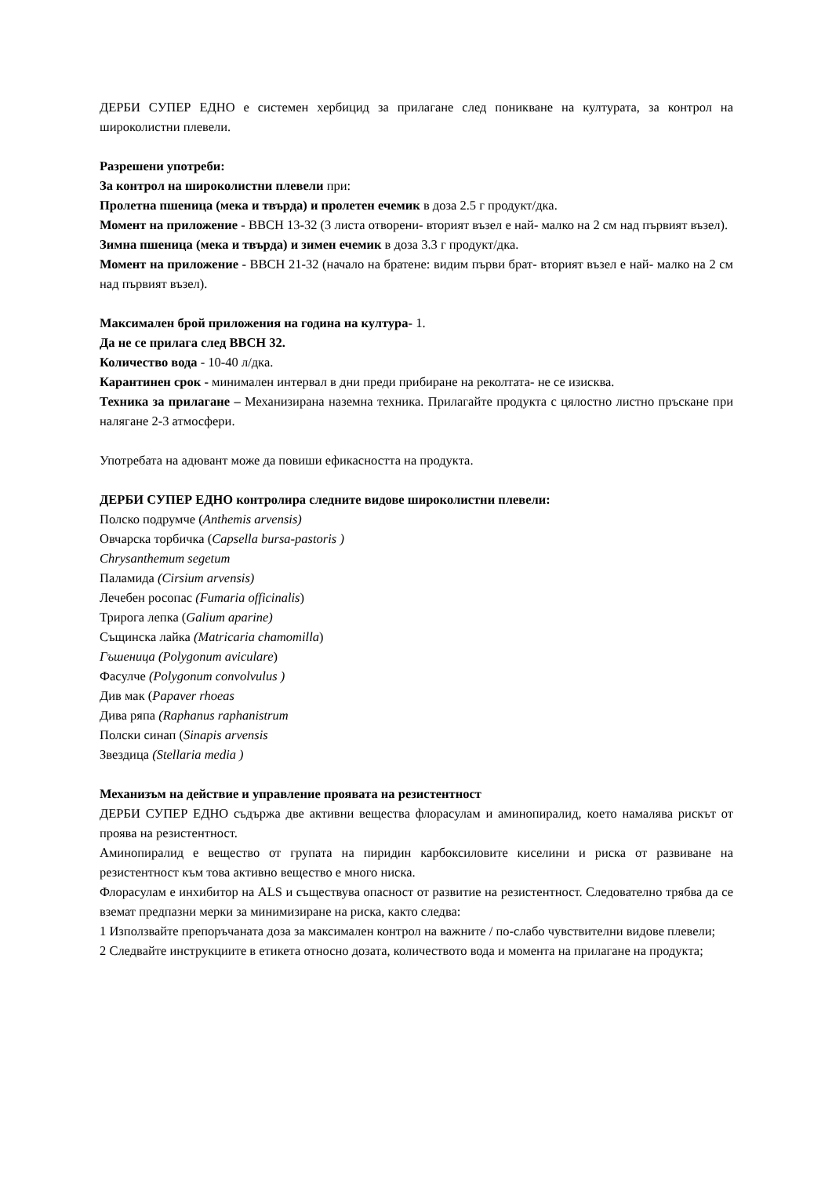ДЕРБИ СУПЕР ЕДНО е системен хербицид за прилагане след поникване на културата, за контрол на широколистни плевели.
Разрешени употреби:
За контрол на широколистни плевели при:
Пролетна пшеница (мека и твърда) и пролетен ечемик в доза 2.5 г продукт/дка.
Момент на приложение - ВВСН 13-32 (3 листа отворени- вторият възел е най- малко на 2 см над първият възел).
Зимна пшеница (мека и твърда) и зимен ечемик в доза 3.3 г продукт/дка.
Момент на приложение - ВВСН 21-32 (начало на братене: видим първи брат- вторият възел е най- малко на 2 см над първият възел).
Максимален брой приложения на година на култура- 1.
Да не се прилага след ВВСН 32.
Количество вода - 10-40 л/дка.
Карантинен срок - минимален интервал в дни преди прибиране на реколтата- не се изисква.
Техника за прилагане – Механизирана наземна техника. Прилагайте продукта с цялостно листно пръскане при налягане 2-3 атмосфери.
Употребата на адювант може да повиши ефикасността на продукта.
ДЕРБИ СУПЕР ЕДНО контролира следните видове широколистни плевели:
Полско подрумче (Anthemis arvensis)
Овчарска торбичка (Capsella bursa-pastoris )
Chrysanthemum segetum
Паламида (Cirsium arvensis)
Лечебен росопас (Fumaria officinalis)
Трирога лепка (Galium aparine)
Същинска лайка (Matricaria chamomilla)
Гъшеница (Polygonum aviculare)
Фасулче (Polygonum convolvulus )
Див мак (Papaver rhoeas
Дива ряпа (Raphanus raphanistrum
Полски синап (Sinapis arvensis
Звездица (Stellaria media )
Механизъм на действие и управление проявата на резистентност
ДЕРБИ СУПЕР ЕДНО съдържа две активни вещества флорасулам и аминопиралид, което намалява рискът от проява на резистентност.
Аминопиралид е вещество от групата на пиридин карбоксиловите киселини и риска от развиване на резистентност към това активно вещество е много ниска.
Флорасулам е инхибитор на ALS и съществува опасност от развитие на резистентност. Следователно трябва да се вземат предпазни мерки за минимизиране на риска, както следва:
1 Използвайте препоръчаната доза за максимален контрол на важните / по-слабо чувствителни видове плевели;
2 Следвайте инструкциите в етикета относно дозата, количеството вода и момента на прилагане на продукта;